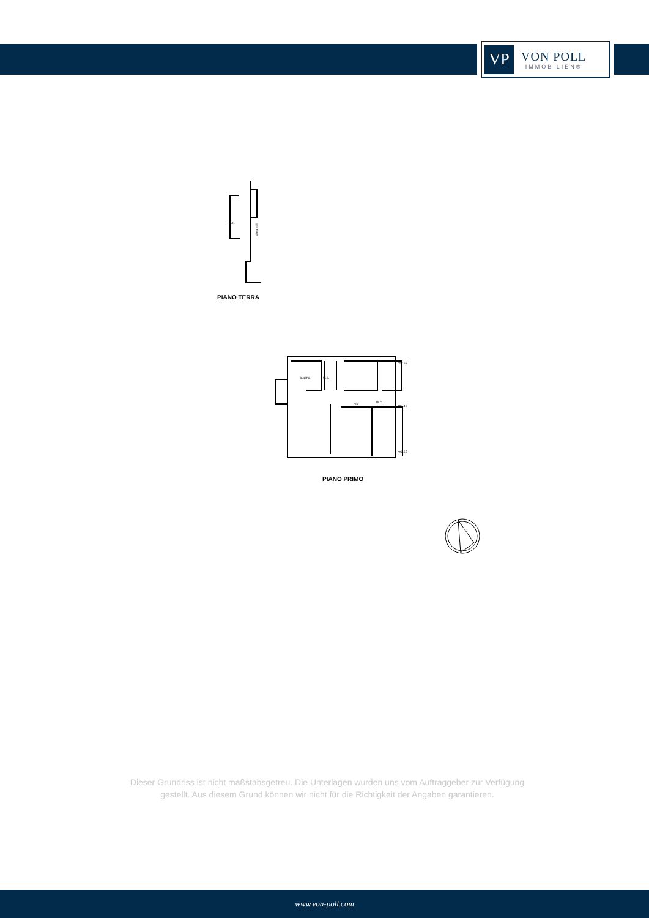VP
VON POLL
IMMOBILIEN®
L.T.
altra u.i.
PIANO TERRA
cucina
w.c.
dis.
w.c.
h=2.65
h=4.40
h=2.65
PIANO PRIMO
Dieser Grundriss ist nicht maßstabsgetreu. Die Unterlagen wurden uns vom Auftraggeber zur Verfügung gestellt. Aus diesem Grund können wir nicht für die Richtigkeit der Angaben garantieren.
www.von-poll.com